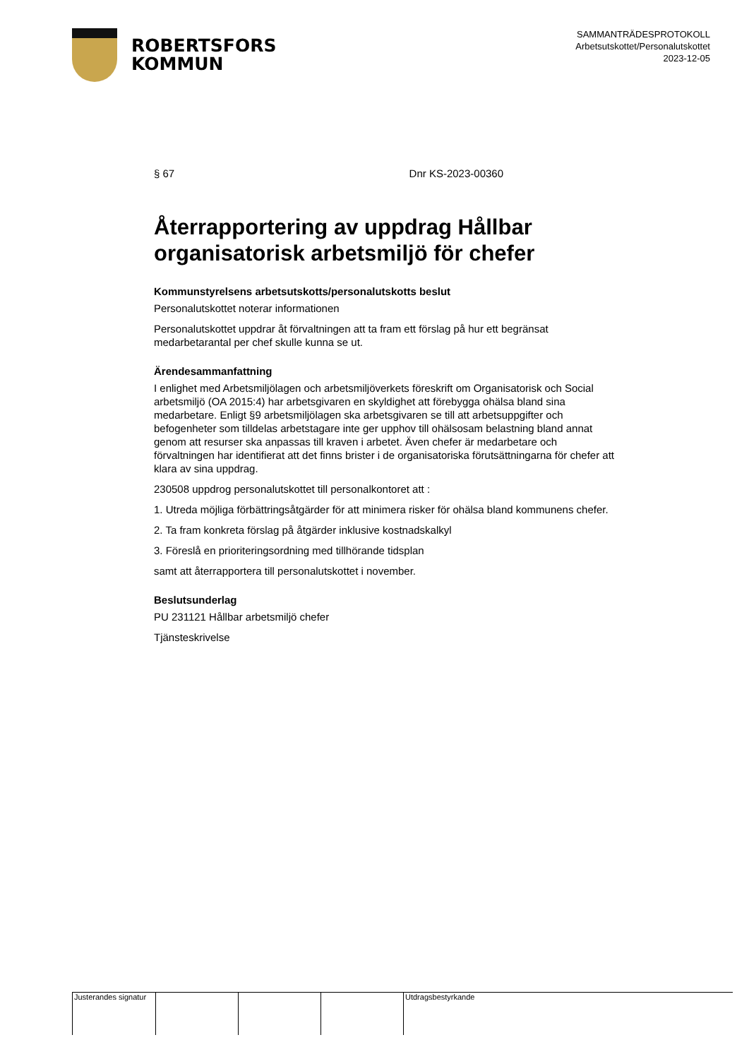ROBERTSFORS
KOMMUN
SAMMANTRÄDESPROTOKOLL
Arbetsutskottet/Personalutskottet
2023-12-05
§ 67 Dnr KS-2023-00360
Återrapportering av uppdrag Hållbar organisatorisk arbetsmiljö för chefer
Kommunstyrelsens arbetsutskotts/personalutskotts beslut
Personalutskottet noterar informationen
Personalutskottet uppdrar åt förvaltningen att ta fram ett förslag på hur ett begränsat medarbetarantal per chef skulle kunna se ut.
Ärendesammanfattning
I enlighet med Arbetsmiljölagen och arbetsmiljöverkets föreskrift om Organisatorisk och Social arbetsmiljö (OA 2015:4) har arbetsgivaren en skyldighet att förebygga ohälsa bland sina medarbetare. Enligt §9 arbetsmiljölagen ska arbetsgivaren se till att arbetsuppgifter och befogenheter som tilldelas arbetstagare inte ger upphov till ohälsosam belastning bland annat genom att resurser ska anpassas till kraven i arbetet. Även chefer är medarbetare och förvaltningen har identifierat att det finns brister i de organisatoriska förutsättningarna för chefer att klara av sina uppdrag.
230508 uppdrog personalutskottet till personalkontoret att :
1. Utreda möjliga förbättringsåtgärder för att minimera risker för ohälsa bland kommunens chefer.
2. Ta fram konkreta förslag på åtgärder inklusive kostnadskalkyl
3. Föreslå en prioriteringsordning med tillhörande tidsplan
samt att återrapportera till personalutskottet i november.
Beslutsunderlag
PU 231121 Hållbar arbetsmiljö chefer
Tjänsteskrivelse
Justerandes signatur
Utdragsbestyrkande